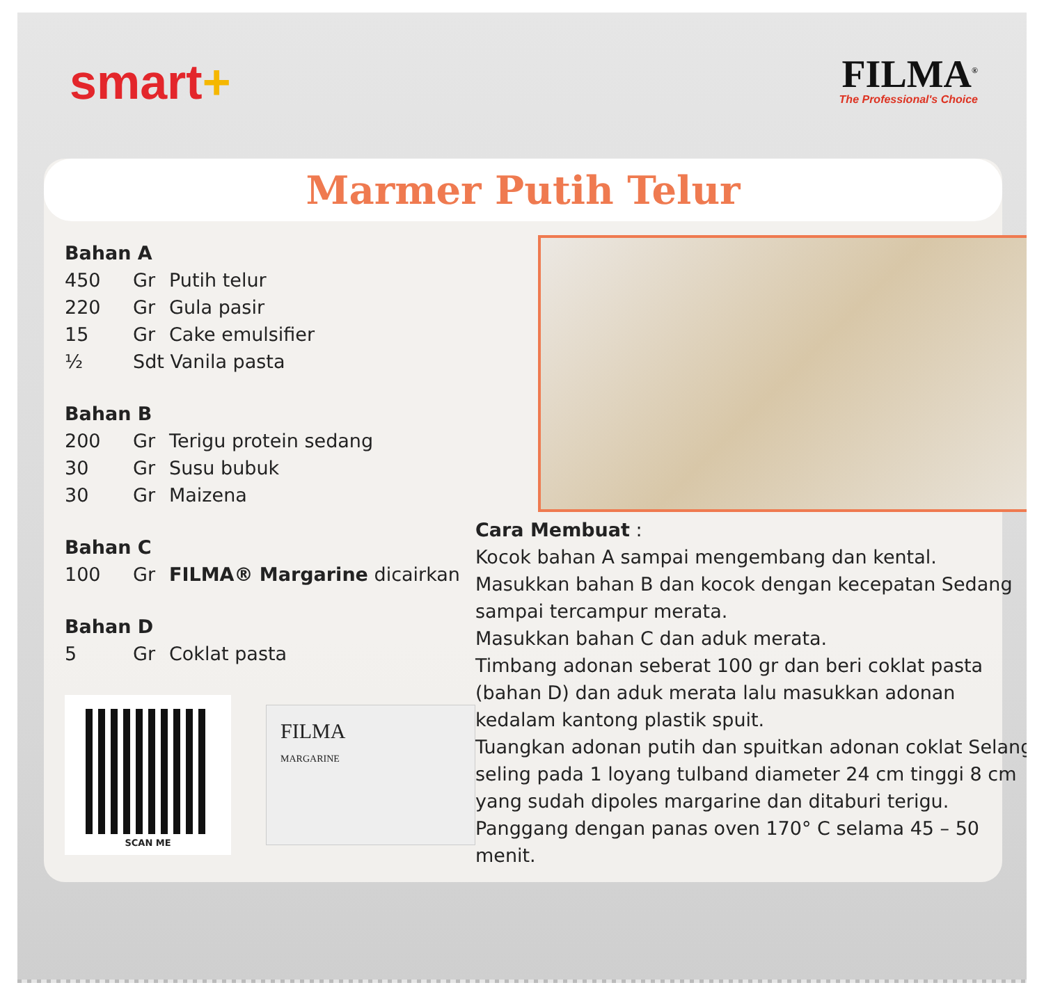smart+
FILMA<sup>®</sup>
The Professional's Choice
Marmer Putih Telur
Bahan A
| 450 | Gr | Putih telur |
| 220 | Gr | Gula pasir |
| 15 | Gr | Cake emulsifier |
| ½ | Sdt Vanila pasta | |
Bahan B
| 200 | Gr | Terigu protein sedang |
| 30 | Gr | Susu bubuk |
| 30 | Gr | Maizena |
Bahan C
| 100 | Gr | FILMA® Margarine dicairkan |
Bahan D
| 5 | Gr | Coklat pasta |
SCAN ME
FILMA
MARGARINE
Cara Membuat :
Kocok bahan A sampai mengembang dan kental.
Masukkan bahan B dan kocok dengan kecepatan Sedang sampai tercampur merata.
Masukkan bahan C dan aduk merata.
Timbang adonan seberat 100 gr dan beri coklat pasta (bahan D) dan aduk merata lalu masukkan adonan kedalam kantong plastik spuit.
Tuangkan adonan putih dan spuitkan adonan coklat Selang seling pada 1 loyang tulband diameter 24 cm tinggi 8 cm yang sudah dipoles margarine dan ditaburi terigu.
Panggang dengan panas oven 170° C selama 45 – 50 menit.